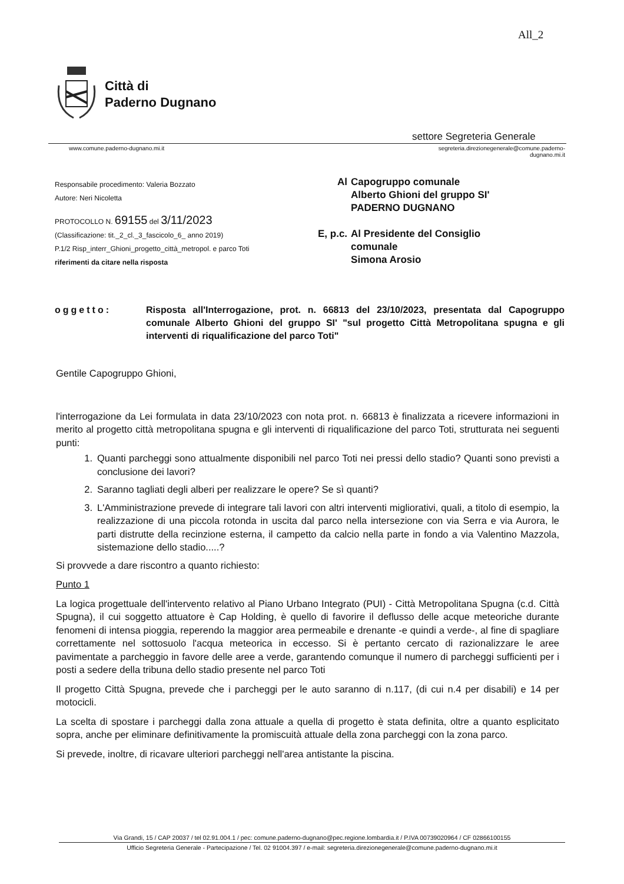All_2
Città di
Paderno Dugnano
settore Segreteria Generale
www.comune.paderno-dugnano.mi.it
segreteria.direzionegenerale@comune.paderno-
dugnano.mi.it
Responsabile procedimento: Valeria Bozzato
Autore: Neri Nicoletta
PROTOCOLLO N. 69155 del 3/11/2023
(Classificazione: tit._2_cl._3_fascicolo_6_ anno 2019)
P.1/2 Risp_interr_Ghioni_progetto_città_metropol. e parco Toti
riferimenti da citare nella risposta
| Al | Capogruppo comunale Alberto Ghioni del gruppo SI' PADERNO DUGNANO |
| E, p.c. | Al Presidente del Consiglio comunale Simona Arosio |
oggetto: Risposta all'Interrogazione, prot. n. 66813 del 23/10/2023, presentata dal Capogruppo comunale Alberto Ghioni del gruppo SI' "sul progetto Città Metropolitana spugna e gli interventi di riqualificazione del parco Toti"
Gentile Capogruppo Ghioni,
l'interrogazione da Lei formulata in data 23/10/2023 con nota prot. n. 66813 è finalizzata a ricevere informazioni in merito al progetto città metropolitana spugna e gli interventi di riqualificazione del parco Toti, strutturata nei seguenti punti:
1. Quanti parcheggi sono attualmente disponibili nel parco Toti nei pressi dello stadio? Quanti sono previsti a conclusione dei lavori?
2. Saranno tagliati degli alberi per realizzare le opere? Se sì quanti?
3. L'Amministrazione prevede di integrare tali lavori con altri interventi migliorativi, quali, a titolo di esempio, la realizzazione di una piccola rotonda in uscita dal parco nella intersezione con via Serra e via Aurora, le parti distrutte della recinzione esterna, il campetto da calcio nella parte in fondo a via Valentino Mazzola, sistemazione dello stadio.....?
Si provvede a dare riscontro a quanto richiesto:
Punto 1
La logica progettuale dell'intervento relativo al Piano Urbano Integrato (PUI) - Città Metropolitana Spugna (c.d. Città Spugna), il cui soggetto attuatore è Cap Holding, è quello di favorire il deflusso delle acque meteoriche durante fenomeni di intensa pioggia, reperendo la maggior area permeabile e drenante -e quindi a verde-, al fine di spagliare correttamente nel sottosuolo l'acqua meteorica in eccesso. Si è pertanto cercato di razionalizzare le aree pavimentate a parcheggio in favore delle aree a verde, garantendo comunque il numero di parcheggi sufficienti per i posti a sedere della tribuna dello stadio presente nel parco Toti
Il progetto Città Spugna, prevede che i parcheggi per le auto saranno di n.117, (di cui n.4 per disabili) e 14 per motocicli.
La scelta di spostare i parcheggi dalla zona attuale a quella di progetto è stata definita, oltre a quanto esplicitato sopra, anche per eliminare definitivamente la promiscuità attuale della zona parcheggi con la zona parco.
Si prevede, inoltre, di ricavare ulteriori parcheggi nell'area antistante la piscina.
Via Grandi, 15 / CAP 20037 / tel 02.91.004.1 / pec: comune.paderno-dugnano@pec.regione.lombardia.it / P.IVA 00739020964 / CF 02866100155
Ufficio Segreteria Generale - Partecipazione / Tel. 02 91004.397 / e-mail: segreteria.direzionegenerale@comune.paderno-dugnano.mi.it